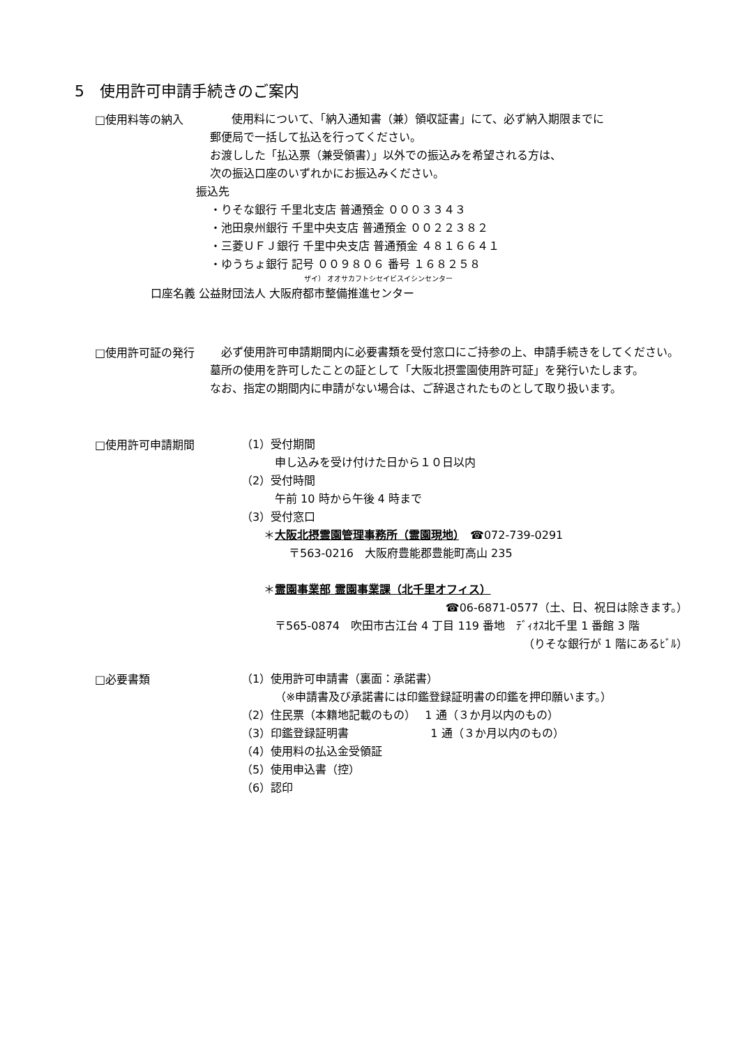5　使用許可申請手続きのご案内
□使用料等の納入
　使用料について、「納入通知書（兼）領収証書」にて、必ず納入期限までに
郵便局で一括して払込を行ってください。
お渡しした「払込票（兼受領書）」以外での振込みを希望される方は、
次の振込口座のいずれかにお振込みください。
振込先
・りそな銀行 千里北支店 普通預金 ０００３３４３
・池田泉州銀行 千里中央支店 普通預金 ００２２３８２
・三菱ＵＦＪ銀行 千里中央支店 普通預金 ４８１６６４１
・ゆうちょ銀行 記号 ００９８０６ 番号 １６８２５８
ザイ） オオサカフトシセイビスイシンセンター
口座名義 公益財団法人 大阪府都市整備推進センター
□使用許可証の発行
　必ず使用許可申請期間内に必要書類を受付窓口にご持参の上、申請手続きをしてください。墓所の使用を許可したことの証として「大阪北摂霊園使用許可証」を発行いたします。
なお、指定の期間内に申請がない場合は、ご辞退されたものとして取り扱います。
□使用許可申請期間
（1）受付期間
申し込みを受け付けた日から１０日以内
（2）受付時間
午前 10 時から午後 4 時まで
（3）受付窓口
＊大阪北摂霊園管理事務所（霊園現地）　☎072-739-0291
〒563-0216　大阪府豊能郡豊能町高山 235
＊霊園事業部 霊園事業課（北千里オフィス）
☎06-6871-0577（土、日、祝日は除きます。）
〒565-0874　吹田市古江台 4 丁目 119 番地　ﾃﾞｨｵｽ北千里 1 番館 3 階
（りそな銀行が 1 階にあるﾋﾞﾙ）
□必要書類
（1）使用許可申請書（裏面：承諾書）
（※申請書及び承諾書には印鑑登録証明書の印鑑を押印願います。）
（2）住民票（本籍地記載のもの）　 1 通（３か月以内のもの）
（3）印鑑登録証明書　　　　　　　 1 通（３か月以内のもの）
（4）使用料の払込金受領証
（5）使用申込書（控）
（6）認印